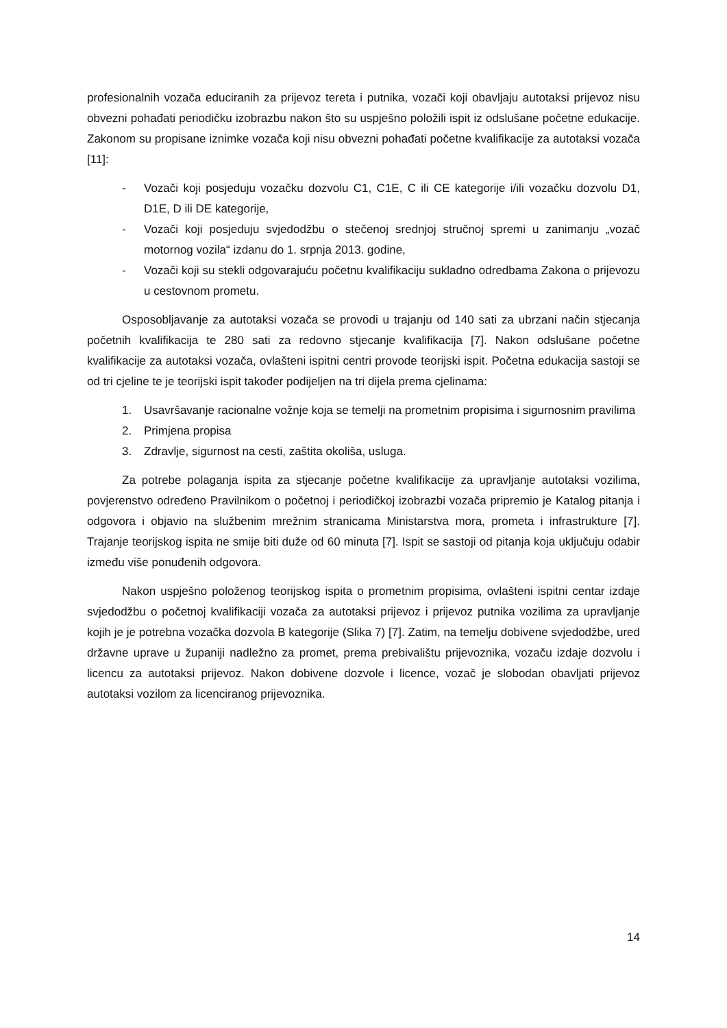profesionalnih vozača educiranih za prijevoz tereta i putnika, vozači koji obavljaju autotaksi prijevoz nisu obvezni pohađati periodičku izobrazbu nakon što su uspješno položili ispit iz odslušane početne edukacije. Zakonom su propisane iznimke vozača koji nisu obvezni pohađati početne kvalifikacije za autotaksi vozača [11]:
- Vozači koji posjeduju vozačku dozvolu C1, C1E, C ili CE kategorije i/ili vozačku dozvolu D1, D1E, D ili DE kategorije,
- Vozači koji posjeduju svjedodžbu o stečenoj srednjoj stručnoj spremi u zanimanju „vozač motornog vozila“ izdanu do 1. srpnja 2013. godine,
- Vozači koji su stekli odgovarajuću početnu kvalifikaciju sukladno odredbama Zakona o prijevozu u cestovnom prometu.
Osposobljavanje za autotaksi vozača se provodi u trajanju od 140 sati za ubrzani način stjecanja početnih kvalifikacija te 280 sati za redovno stjecanje kvalifikacija [7]. Nakon odslušane početne kvalifikacije za autotaksi vozača, ovlašteni ispitni centri provode teorijski ispit. Početna edukacija sastoji se od tri cjeline te je teorijski ispit također podijeljen na tri dijela prema cjelinama:
1. Usavršavanje racionalne vožnje koja se temelji na prometnim propisima i sigurnosnim pravilima
2. Primjena propisa
3. Zdravlje, sigurnost na cesti, zaštita okoliša, usluga.
Za potrebe polaganja ispita za stjecanje početne kvalifikacije za upravljanje autotaksi vozilima, povjerenstvo određeno Pravilnikom o početnoj i periodičkoj izobrazbi vozača pripremio je Katalog pitanja i odgovora i objavio na službenim mrežnim stranicama Ministarstva mora, prometa i infrastrukture [7]. Trajanje teorijskog ispita ne smije biti duže od 60 minuta [7]. Ispit se sastoji od pitanja koja uključuju odabir između više ponuđenih odgovora.
Nakon uspješno položenog teorijskog ispita o prometnim propisima, ovlašteni ispitni centar izdaje svjedodžbu o početnoj kvalifikaciji vozača za autotaksi prijevoz i prijevoz putnika vozilima za upravljanje kojih je je potrebna vozačka dozvola B kategorije (Slika 7) [7]. Zatim, na temelju dobivene svjedodžbe, ured državne uprave u županiji nadležno za promet, prema prebivalištu prijevoznika, vozaču izdaje dozvolu i licencu za autotaksi prijevoz. Nakon dobivene dozvole i licence, vozač je slobodan obavljati prijevoz autotaksi vozilom za licenciranog prijevoznika.
14